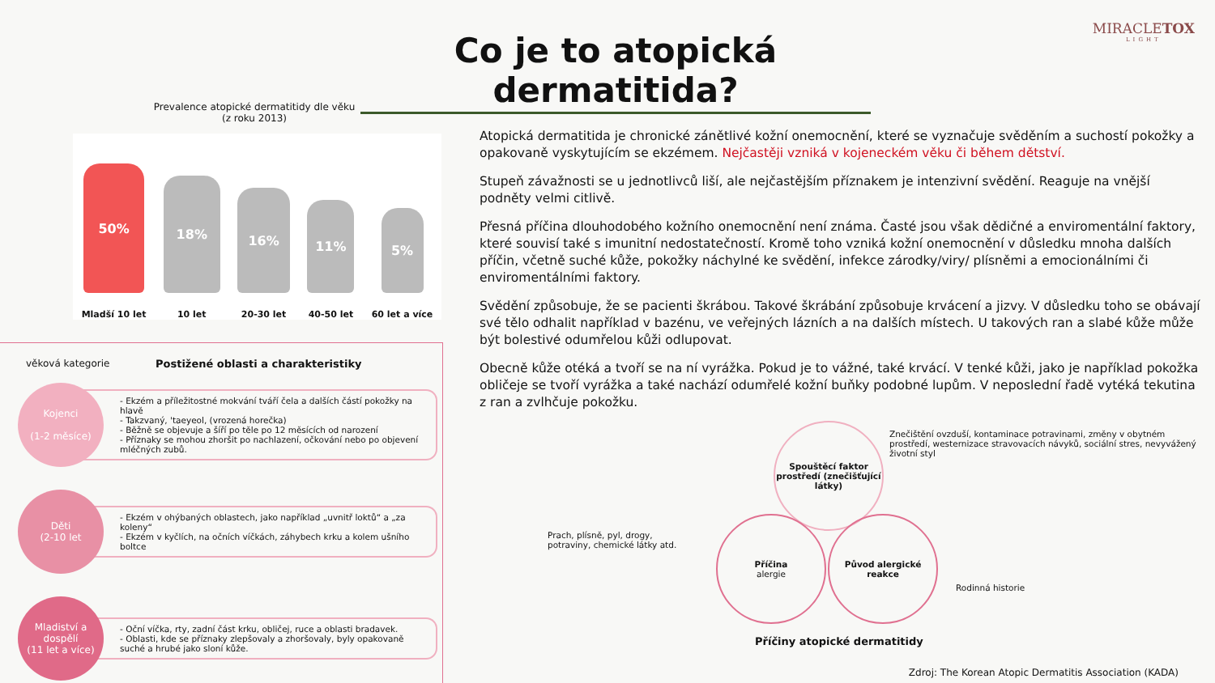MIRACLETOX
LIGHT
Co je to atopická dermatitida?
Prevalence atopické dermatitidy dle věku
(z roku 2013)
50%
Mladší 10 let
18%
10 let
16%
20-30 let
11%
40-50 let
5%
60 let a více
věková kategorie Postižené oblasti a charakteristiky
Kojenci
(1-2 měsíce)
- Ekzém a příležitostné mokvání tváří čela a dalších částí pokožky na hlavě
- Takzvaný, 'taeyeol, (vrozená horečka)
- Běžně se objevuje a šíří po těle po 12 měsících od narození
- Příznaky se mohou zhoršit po nachlazení, očkování nebo po objevení mléčných zubů.
Děti
(2-10 let
- Ekzém v ohýbaných oblastech, jako například „uvnitř loktů“ a „za koleny“
- Ekzém v kyčlích, na očních víčkách, záhybech krku a kolem ušního boltce
Mladiství a dospělí
(11 let a více)
- Oční víčka, rty, zadní část krku, obličej, ruce a oblasti bradavek.
- Oblasti, kde se příznaky zlepšovaly a zhoršovaly, byly opakovaně suché a hrubé jako sloní kůže.
Atopická dermatitida je chronické zánětlivé kožní onemocnění, které se vyznačuje svěděním a suchostí pokožky a opakovaně vyskytujícím se ekzémem. Nejčastěji vzniká v kojeneckém věku či během dětství.
Stupeň závažnosti se u jednotlivců liší, ale nejčastějším příznakem je intenzivní svědění. Reaguje na vnější podněty velmi citlivě.
Přesná příčina dlouhodobého kožního onemocnění není známa. Časté jsou však dědičné a enviromentální faktory, které souvisí také s imunitní nedostatečností. Kromě toho vzniká kožní onemocnění v důsledku mnoha dalších příčin, včetně suché kůže, pokožky náchylné ke svědění, infekce zárodky/viry/ plísněmi a emocionálními či enviromentálními faktory.
Svědění způsobuje, že se pacienti škrábou. Takové škrábání způsobuje krvácení a jizvy. V důsledku toho se obávají své tělo odhalit například v bazénu, ve veřejných lázních a na dalších místech. U takových ran a slabé kůže může být bolestivé odumřelou kůži odlupovat.
Obecně kůže otéká a tvoří se na ní vyrážka. Pokud je to vážné, také krvácí. V tenké kůži, jako je například pokožka obličeje se tvoří vyrážka a také nachází odumřelé kožní buňky podobné lupům. V neposlední řadě vytéká tekutina z ran a zvlhčuje pokožku.
Znečištění ovzduší, kontaminace potravinami, změny v obytném prostředí, westernizace stravovacích návyků, sociální stres, nevyvážený životní styl
Spouštěcí faktor prostředí (znečišťující látky)
Prach, plísně, pyl, drogy, potraviny, chemické látky atd.
Příčina
alergie
Původ alergické reakce
Rodinná historie
Příčiny atopické dermatitidy
Zdroj: The Korean Atopic Dermatitis Association (KADA)